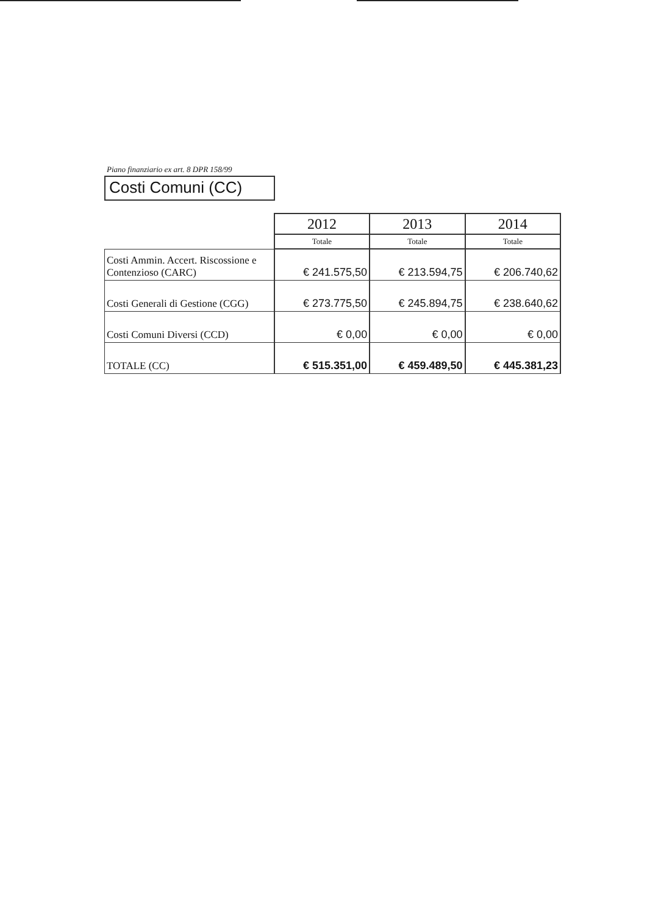Piano finanziario ex art. 8 DPR 158/99
Costi Comuni (CC)
| | 2012 | 2013 | 2014 |
| | Totale | Totale | Totale |
| Costi Ammin. Accert. Riscossione e Contenzioso (CARC) | € 241.575,50 | € 213.594,75 | € 206.740,62 |
| Costi Generali di Gestione (CGG) | € 273.775,50 | € 245.894,75 | € 238.640,62 |
| Costi Comuni Diversi (CCD) | € 0,00 | € 0,00 | € 0,00 |
| TOTALE (CC) | € 515.351,00 | € 459.489,50 | € 445.381,23 |